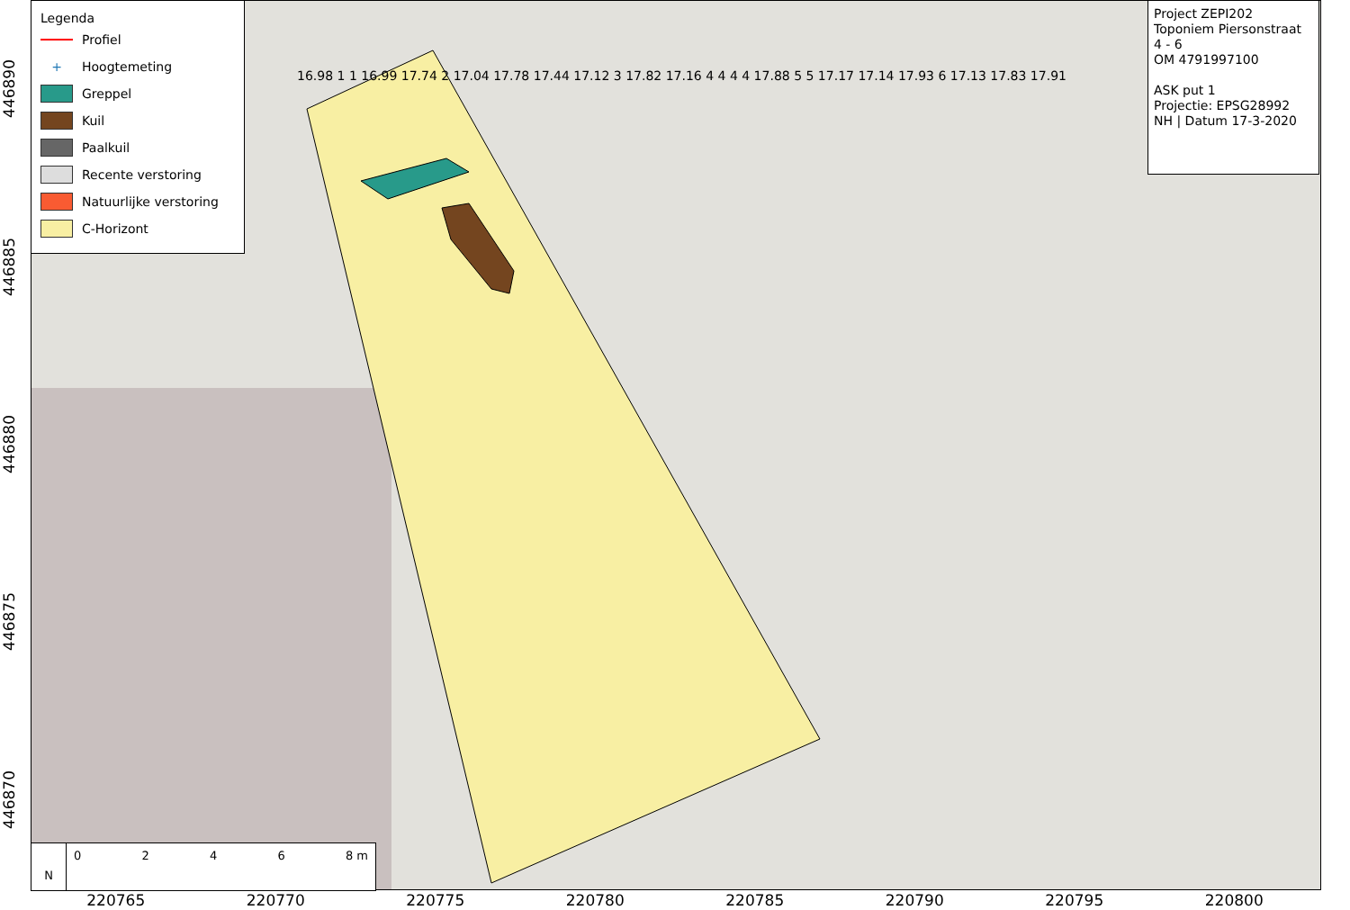Legenda
Profiel
+ Hoogtemeting
Greppel
Kuil
Paalkuil
Recente verstoring
Natuurlijke verstoring
C-Horizont
16.98 1 1 16.99 17.74 2 17.04 17.78 17.44 17.12 3 17.82 17.16 4 4 4 4 17.88 5 5 17.17 17.14 17.93 6 17.13 17.83 17.91
Project ZEPI202
Toponiem Piersonstraat
4 - 6
OM 4791997100
ASK put 1
Projectie: EPSG28992
NH | Datum 17-3-2020
N
0246 8 m
220765 220770 220775 220780 220785 220790 220795 220800
446890
446885
446880
446875
446870